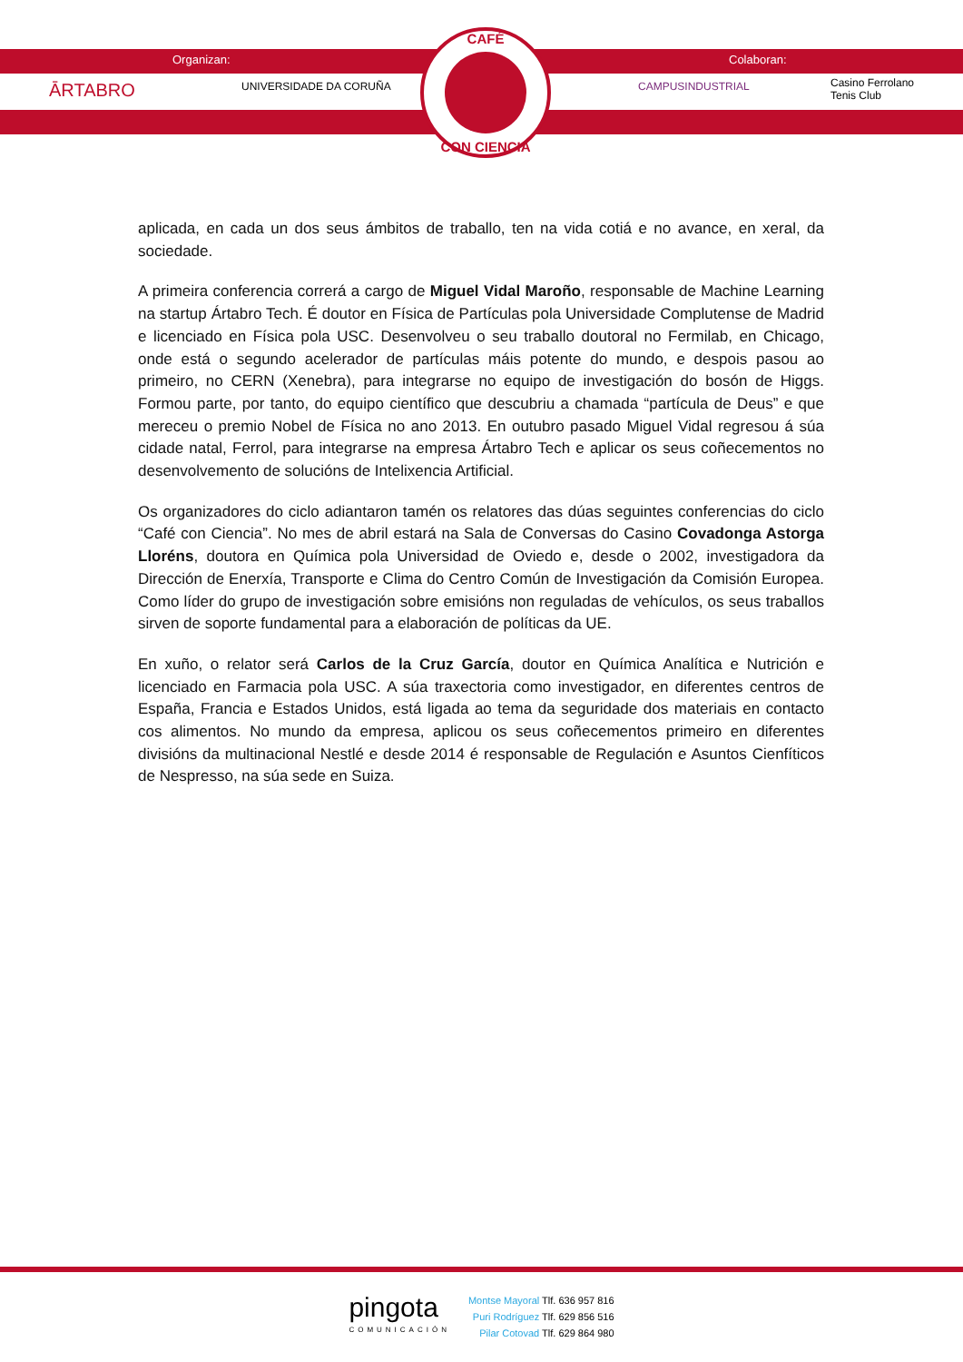Organizan: Colaboran:
ĀRTABRO UNIVERSIDADE DA CORUÑA CAMPUSINDUSTRIAL
Casino Ferrolano
Tenis Club
CAFÉ
CON CIENCIA
aplicada, en cada un dos seus ámbitos de traballo, ten na vida cotiá e no avance, en xeral, da sociedade.
A primeira conferencia correrá a cargo de Miguel Vidal Maroño, responsable de Machine Learning na startup Ártabro Tech. É doutor en Física de Partículas pola Universidade Complutense de Madrid e licenciado en Física pola USC. Desenvolveu o seu traballo doutoral no Fermilab, en Chicago, onde está o segundo acelerador de partículas máis potente do mundo, e despois pasou ao primeiro, no CERN (Xenebra), para integrarse no equipo de investigación do bosón de Higgs. Formou parte, por tanto, do equipo científico que descubriu a chamada “partícula de Deus” e que mereceu o premio Nobel de Física no ano 2013. En outubro pasado Miguel Vidal regresou á súa cidade natal, Ferrol, para integrarse na empresa Ártabro Tech e aplicar os seus coñecementos no desenvolvemento de solucións de Intelixencia Artificial.
Os organizadores do ciclo adiantaron tamén os relatores das dúas seguintes conferencias do ciclo “Café con Ciencia”. No mes de abril estará na Sala de Conversas do Casino Covadonga Astorga Lloréns, doutora en Química pola Universidad de Oviedo e, desde o 2002, investigadora da Dirección de Enerxía, Transporte e Clima do Centro Común de Investigación da Comisión Europea. Como líder do grupo de investigación sobre emisións non reguladas de vehículos, os seus traballos sirven de soporte fundamental para a elaboración de políticas da UE.
En xuño, o relator será Carlos de la Cruz García, doutor en Química Analítica e Nutrición e licenciado en Farmacia pola USC. A súa traxectoria como investigador, en diferentes centros de España, Francia e Estados Unidos, está ligada ao tema da seguridade dos materiais en contacto cos alimentos. No mundo da empresa, aplicou os seus coñecementos primeiro en diferentes divisións da multinacional Nestlé e desde 2014 é responsable de Regulación e Asuntos Cienfíticos de Nespresso, na súa sede en Suiza.
pingota
COMUNICACIÓN
Montse Mayoral Tlf. 636 957 816
Puri Rodríguez Tlf. 629 856 516
Pilar Cotovad Tlf. 629 864 980